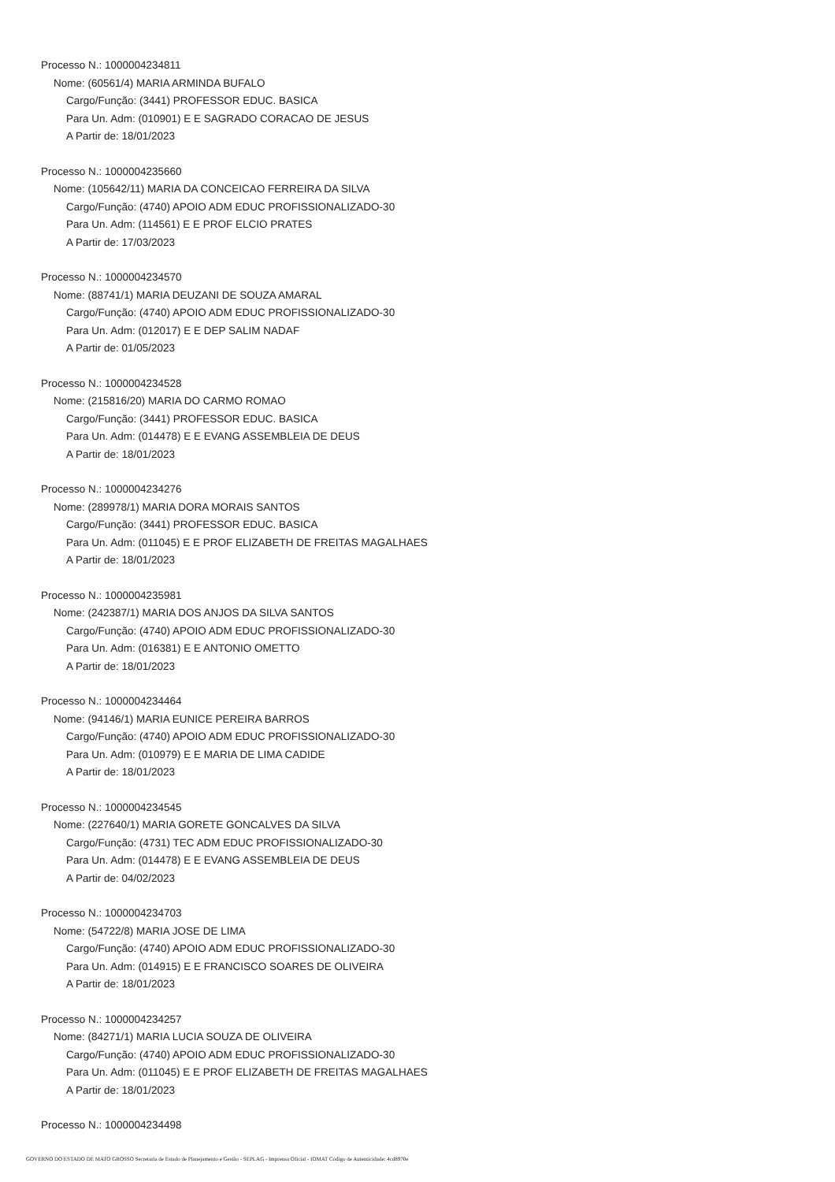Processo N.: 1000004234811
Nome: (60561/4) MARIA ARMINDA BUFALO
Cargo/Função: (3441) PROFESSOR EDUC. BASICA
Para Un. Adm: (010901) E E SAGRADO CORACAO DE JESUS
A Partir de: 18/01/2023
Processo N.: 1000004235660
Nome: (105642/11) MARIA DA CONCEICAO FERREIRA DA SILVA
Cargo/Função: (4740) APOIO ADM EDUC PROFISSIONALIZADO-30
Para Un. Adm: (114561) E E PROF ELCIO PRATES
A Partir de: 17/03/2023
Processo N.: 1000004234570
Nome: (88741/1) MARIA DEUZANI DE SOUZA AMARAL
Cargo/Função: (4740) APOIO ADM EDUC PROFISSIONALIZADO-30
Para Un. Adm: (012017) E E DEP SALIM NADAF
A Partir de: 01/05/2023
Processo N.: 1000004234528
Nome: (215816/20) MARIA DO CARMO ROMAO
Cargo/Função: (3441) PROFESSOR EDUC. BASICA
Para Un. Adm: (014478) E E EVANG ASSEMBLEIA DE DEUS
A Partir de: 18/01/2023
Processo N.: 1000004234276
Nome: (289978/1) MARIA DORA MORAIS SANTOS
Cargo/Função: (3441) PROFESSOR EDUC. BASICA
Para Un. Adm: (011045) E E PROF ELIZABETH DE FREITAS MAGALHAES
A Partir de: 18/01/2023
Processo N.: 1000004235981
Nome: (242387/1) MARIA DOS ANJOS DA SILVA SANTOS
Cargo/Função: (4740) APOIO ADM EDUC PROFISSIONALIZADO-30
Para Un. Adm: (016381) E E ANTONIO OMETTO
A Partir de: 18/01/2023
Processo N.: 1000004234464
Nome: (94146/1) MARIA EUNICE PEREIRA BARROS
Cargo/Função: (4740) APOIO ADM EDUC PROFISSIONALIZADO-30
Para Un. Adm: (010979) E E MARIA DE LIMA CADIDE
A Partir de: 18/01/2023
Processo N.: 1000004234545
Nome: (227640/1) MARIA GORETE GONCALVES DA SILVA
Cargo/Função: (4731) TEC ADM EDUC PROFISSIONALIZADO-30
Para Un. Adm: (014478) E E EVANG ASSEMBLEIA DE DEUS
A Partir de: 04/02/2023
Processo N.: 1000004234703
Nome: (54722/8) MARIA JOSE DE LIMA
Cargo/Função: (4740) APOIO ADM EDUC PROFISSIONALIZADO-30
Para Un. Adm: (014915) E E FRANCISCO SOARES DE OLIVEIRA
A Partir de: 18/01/2023
Processo N.: 1000004234257
Nome: (84271/1) MARIA LUCIA SOUZA DE OLIVEIRA
Cargo/Função: (4740) APOIO ADM EDUC PROFISSIONALIZADO-30
Para Un. Adm: (011045) E E PROF ELIZABETH DE FREITAS MAGALHAES
A Partir de: 18/01/2023
Processo N.: 1000004234498
GOVERNO DO ESTADO DE MATO GROSSO Secretaria de Estado de Planejamento e Gestão - SEPLAG - Imprensa Oficial - IOMAT Código de Autenticidade: 4cd8970e